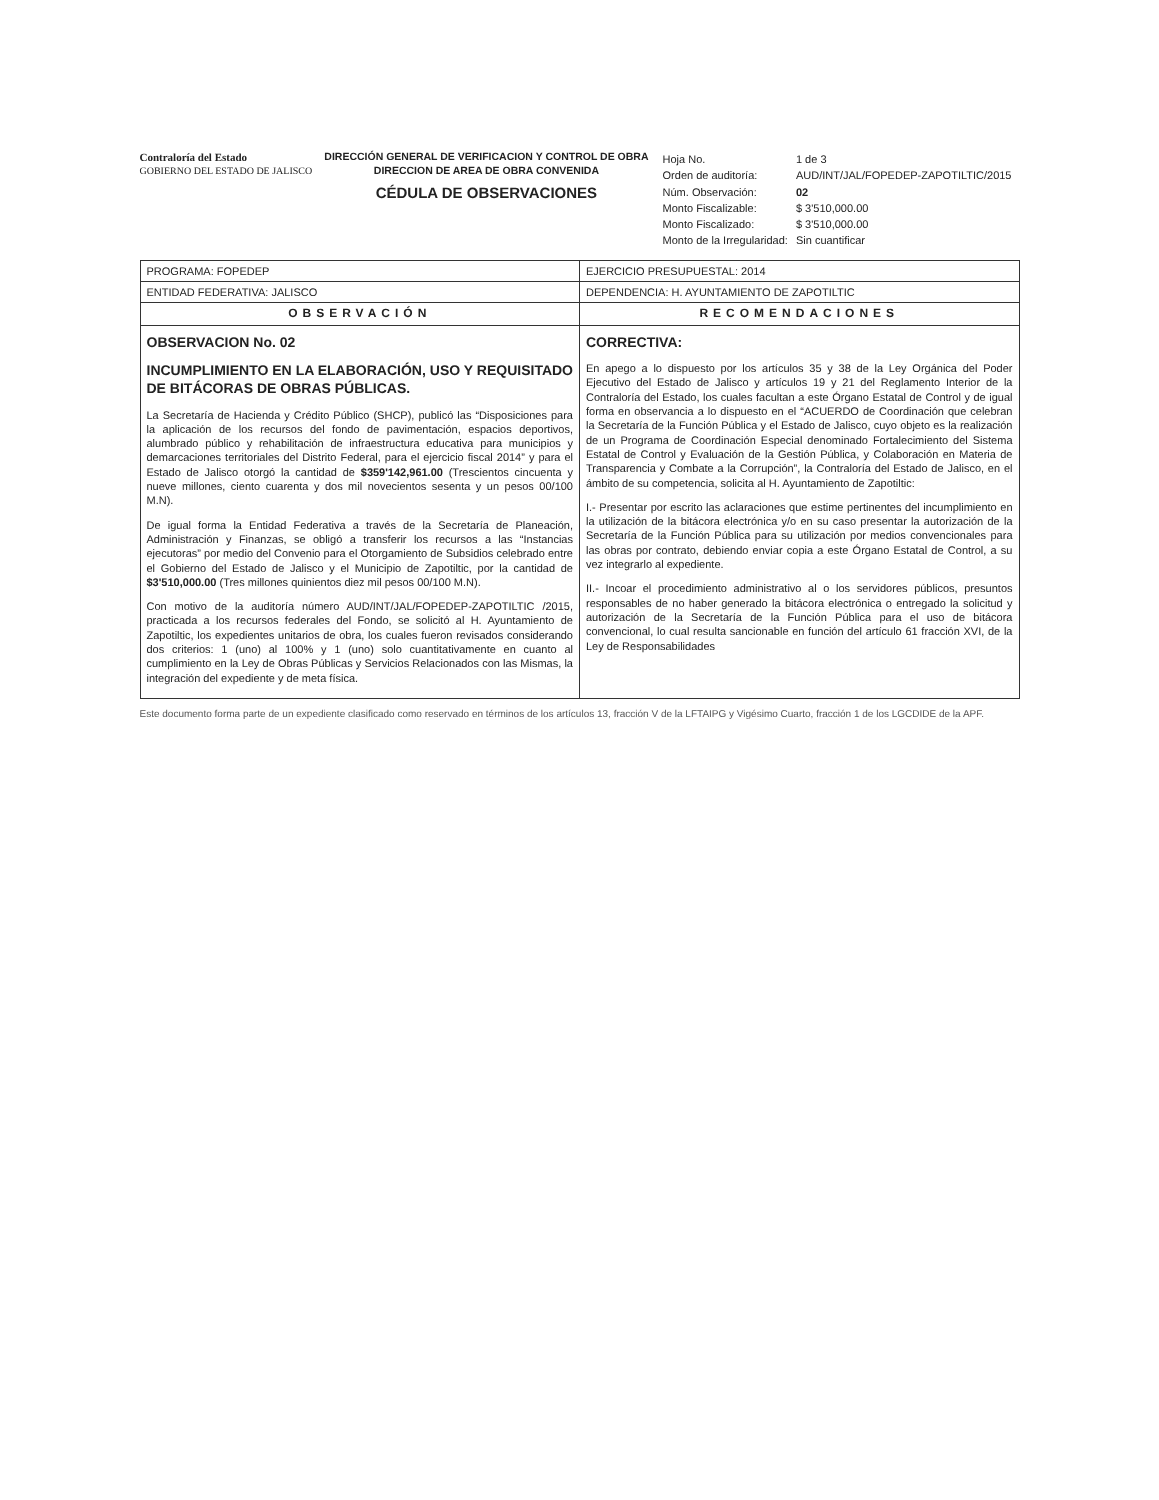Contraloría del Estado
GOBIERNO DEL ESTADO DE JALISCO
DIRECCIÓN GENERAL DE VERIFICACION Y CONTROL DE OBRA
DIRECCION DE AREA DE OBRA CONVENIDA
CÉDULA DE OBSERVACIONES
| Hoja No. | 1 de 3 |
| Orden de auditoría: | AUD/INT/JAL/FOPEDEP-ZAPOTILTIC/2015 |
| Núm. Observación: | 02 |
| Monto Fiscalizable: | $ 3'510,000.00 |
| Monto Fiscalizado: | $ 3'510,000.00 |
| Monto de la Irregularidad: | Sin cuantificar |
| PROGRAMA: FOPEDEP | EJERCICIO PRESUPUESTAL: 2014 |
| ENTIDAD FEDERATIVA: JALISCO | DEPENDENCIA: H. AYUNTAMIENTO DE ZAPOTILTIC |
| OBSERVACIÓN | RECOMENDACIONES |
| OBSERVACION No. 02 INCUMPLIMIENTO EN LA ELABORACIÓN, USO Y REQUISITADO DE BITÁCORAS DE OBRAS PÚBLICAS. La Secretaría de Hacienda y Crédito Público (SHCP), publicó las “Disposiciones para la aplicación de los recursos del fondo de pavimentación, espacios deportivos, alumbrado público y rehabilitación de infraestructura educativa para municipios y demarcaciones territoriales del Distrito Federal, para el ejercicio fiscal 2014” y para el Estado de Jalisco otorgó la cantidad de $359'142,961.00 (Trescientos cincuenta y nueve millones, ciento cuarenta y dos mil novecientos sesenta y un pesos 00/100 M.N). De igual forma la Entidad Federativa a través de la Secretaría de Planeación, Administración y Finanzas, se obligó a transferir los recursos a las “Instancias ejecutoras” por medio del Convenio para el Otorgamiento de Subsidios celebrado entre el Gobierno del Estado de Jalisco y el Municipio de Zapotiltic, por la cantidad de $3'510,000.00 (Tres millones quinientos diez mil pesos 00/100 M.N). Con motivo de la auditoría número AUD/INT/JAL/FOPEDEP-ZAPOTILTIC /2015, practicada a los recursos federales del Fondo, se solicitó al H. Ayuntamiento de Zapotiltic, los expedientes unitarios de obra, los cuales fueron revisados considerando dos criterios: 1 (uno) al 100% y 1 (uno) solo cuantitativamente en cuanto al cumplimiento en la Ley de Obras Públicas y Servicios Relacionados con las Mismas, la integración del expediente y de meta física. | CORRECTIVA: En apego a lo dispuesto por los artículos 35 y 38 de la Ley Orgánica del Poder Ejecutivo del Estado de Jalisco y artículos 19 y 21 del Reglamento Interior de la Contraloría del Estado, los cuales facultan a este Órgano Estatal de Control y de igual forma en observancia a lo dispuesto en el “ACUERDO de Coordinación que celebran la Secretaría de la Función Pública y el Estado de Jalisco, cuyo objeto es la realización de un Programa de Coordinación Especial denominado Fortalecimiento del Sistema Estatal de Control y Evaluación de la Gestión Pública, y Colaboración en Materia de Transparencia y Combate a la Corrupción”, la Contraloría del Estado de Jalisco, en el ámbito de su competencia, solicita al H. Ayuntamiento de Zapotiltic: I.- Presentar por escrito las aclaraciones que estime pertinentes del incumplimiento en la utilización de la bitácora electrónica y/o en su caso presentar la autorización de la Secretaría de la Función Pública para su utilización por medios convencionales para las obras por contrato, debiendo enviar copia a este Órgano Estatal de Control, a su vez integrarlo al expediente. II.- Incoar el procedimiento administrativo al o los servidores públicos, presuntos responsables de no haber generado la bitácora electrónica o entregado la solicitud y autorización de la Secretaría de la Función Pública para el uso de bitácora convencional, lo cual resulta sancionable en función del artículo 61 fracción XVI, de la Ley de Responsabilidades |
Este documento forma parte de un expediente clasificado como reservado en términos de los artículos 13, fracción V de la LFTAIPG y Vigésimo Cuarto, fracción 1 de los LGCDIDE de la APF.